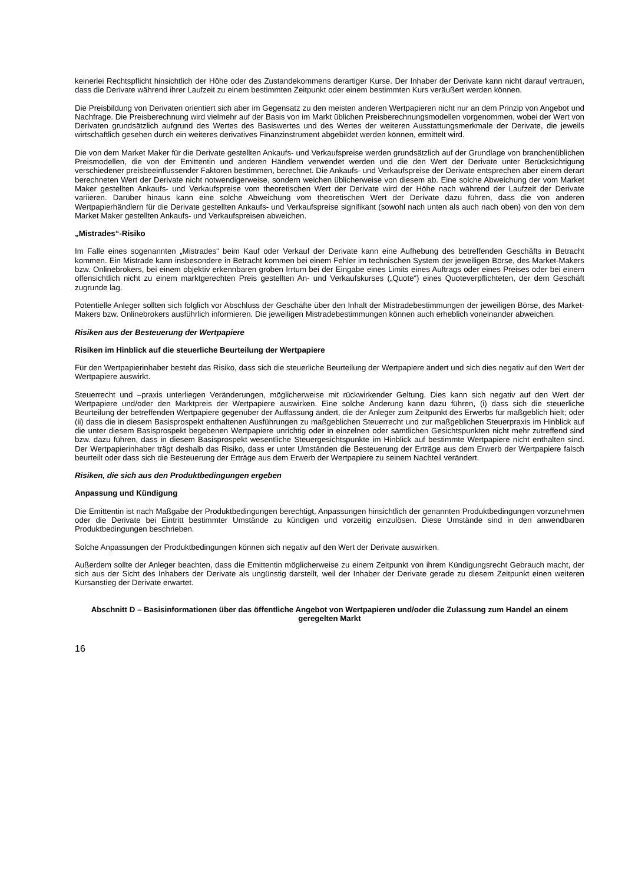keinerlei Rechtspflicht hinsichtlich der Höhe oder des Zustandekommens derartiger Kurse. Der Inhaber der Derivate kann nicht darauf vertrauen, dass die Derivate während ihrer Laufzeit zu einem bestimmten Zeitpunkt oder einem bestimmten Kurs veräußert werden können.
Die Preisbildung von Derivaten orientiert sich aber im Gegensatz zu den meisten anderen Wertpapieren nicht nur an dem Prinzip von Angebot und Nachfrage. Die Preisberechnung wird vielmehr auf der Basis von im Markt üblichen Preisberechnungsmodellen vorgenommen, wobei der Wert von Derivaten grundsätzlich aufgrund des Wertes des Basiswertes und des Wertes der weiteren Ausstattungsmerkmale der Derivate, die jeweils wirtschaftlich gesehen durch ein weiteres derivatives Finanzinstrument abgebildet werden können, ermittelt wird.
Die von dem Market Maker für die Derivate gestellten Ankaufs- und Verkaufspreise werden grundsätzlich auf der Grundlage von branchenüblichen Preismodellen, die von der Emittentin und anderen Händlern verwendet werden und die den Wert der Derivate unter Berücksichtigung verschiedener preisbeeinflussender Faktoren bestimmen, berechnet. Die Ankaufs- und Verkaufspreise der Derivate entsprechen aber einem derart berechneten Wert der Derivate nicht notwendigerweise, sondern weichen üblicherweise von diesem ab. Eine solche Abweichung der vom Market Maker gestellten Ankaufs- und Verkaufspreise vom theoretischen Wert der Derivate wird der Höhe nach während der Laufzeit der Derivate variieren. Darüber hinaus kann eine solche Abweichung vom theoretischen Wert der Derivate dazu führen, dass die von anderen Wertpapierhändlern für die Derivate gestellten Ankaufs- und Verkaufspreise signifikant (sowohl nach unten als auch nach oben) von den von dem Market Maker gestellten Ankaufs- und Verkaufspreisen abweichen.
„Mistrades“-Risiko
Im Falle eines sogenannten „Mistrades“ beim Kauf oder Verkauf der Derivate kann eine Aufhebung des betreffenden Geschäfts in Betracht kommen. Ein Mistrade kann insbesondere in Betracht kommen bei einem Fehler im technischen System der jeweiligen Börse, des Market-Makers bzw. Onlinebrokers, bei einem objektiv erkennbaren groben Irrtum bei der Eingabe eines Limits eines Auftrags oder eines Preises oder bei einem offensichtlich nicht zu einem marktgerechten Preis gestellten An- und Verkaufskurses („Quote“) eines Quoteverpflichteten, der dem Geschäft zugrunde lag.
Potentielle Anleger sollten sich folglich vor Abschluss der Geschäfte über den Inhalt der Mistradebestimmungen der jeweiligen Börse, des Market-Makers bzw. Onlinebrokers ausführlich informieren. Die jeweiligen Mistradebestimmungen können auch erheblich voneinander abweichen.
Risiken aus der Besteuerung der Wertpapiere
Risiken im Hinblick auf die steuerliche Beurteilung der Wertpapiere
Für den Wertpapierinhaber besteht das Risiko, dass sich die steuerliche Beurteilung der Wertpapiere ändert und sich dies negativ auf den Wert der Wertpapiere auswirkt.
Steuerrecht und –praxis unterliegen Veränderungen, möglicherweise mit rückwirkender Geltung. Dies kann sich negativ auf den Wert der Wertpapiere und/oder den Marktpreis der Wertpapiere auswirken. Eine solche Änderung kann dazu führen, (i) dass sich die steuerliche Beurteilung der betreffenden Wertpapiere gegenüber der Auffassung ändert, die der Anleger zum Zeitpunkt des Erwerbs für maßgeblich hielt; oder (ii) dass die in diesem Basisprospekt enthaltenen Ausführungen zu maßgeblichen Steuerrecht und zur maßgeblichen Steuerpraxis im Hinblick auf die unter diesem Basisprospekt begebenen Wertpapiere unrichtig oder in einzelnen oder sämtlichen Gesichtspunkten nicht mehr zutreffend sind bzw. dazu führen, dass in diesem Basisprospekt wesentliche Steuergesichtspunkte im Hinblick auf bestimmte Wertpapiere nicht enthalten sind. Der Wertpapierinhaber trägt deshalb das Risiko, dass er unter Umständen die Besteuerung der Erträge aus dem Erwerb der Wertpapiere falsch beurteilt oder dass sich die Besteuerung der Erträge aus dem Erwerb der Wertpapiere zu seinem Nachteil verändert.
Risiken, die sich aus den Produktbedingungen ergeben
Anpassung und Kündigung
Die Emittentin ist nach Maßgabe der Produktbedingungen berechtigt, Anpassungen hinsichtlich der genannten Produktbedingungen vorzunehmen oder die Derivate bei Eintritt bestimmter Umstände zu kündigen und vorzeitig einzulösen. Diese Umstände sind in den anwendbaren Produktbedingungen beschrieben.
Solche Anpassungen der Produktbedingungen können sich negativ auf den Wert der Derivate auswirken.
Außerdem sollte der Anleger beachten, dass die Emittentin möglicherweise zu einem Zeitpunkt von ihrem Kündigungsrecht Gebrauch macht, der sich aus der Sicht des Inhabers der Derivate als ungünstig darstellt, weil der Inhaber der Derivate gerade zu diesem Zeitpunkt einen weiteren Kursanstieg der Derivate erwartet.
Abschnitt D – Basisinformationen über das öffentliche Angebot von Wertpapieren und/oder die Zulassung zum Handel an einem geregelten Markt
16